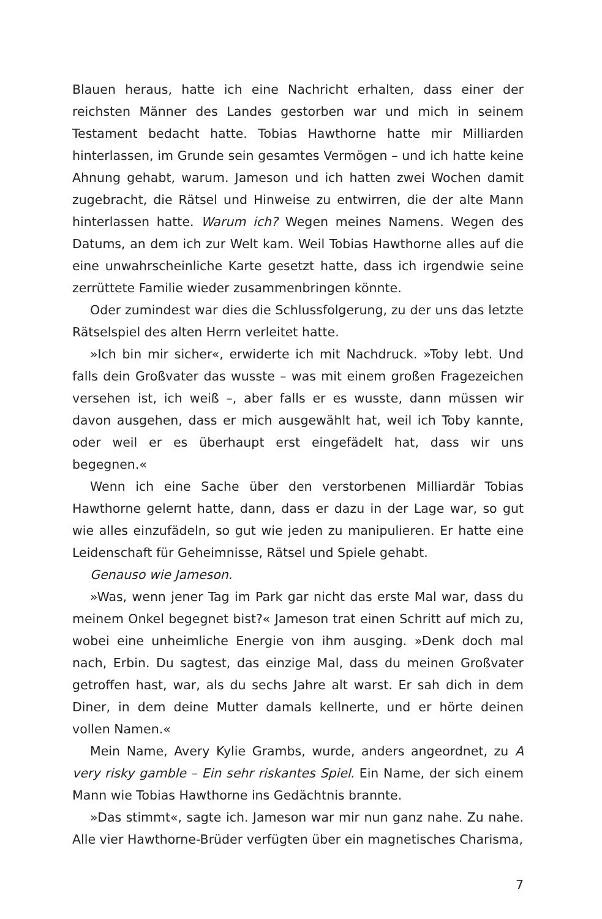Blauen heraus, hatte ich eine Nachricht erhalten, dass einer der reichsten Männer des Landes gestorben war und mich in seinem Testament bedacht hatte. Tobias Hawthorne hatte mir Milliarden hinterlassen, im Grunde sein gesamtes Vermögen – und ich hatte keine Ahnung gehabt, warum. Jameson und ich hatten zwei Wochen damit zugebracht, die Rätsel und Hinweise zu entwirren, die der alte Mann hinterlassen hatte. Warum ich? Wegen meines Namens. Wegen des Datums, an dem ich zur Welt kam. Weil Tobias Hawthorne alles auf die eine unwahrscheinliche Karte gesetzt hatte, dass ich irgendwie seine zerrüttete Familie wieder zusammenbringen könnte.
Oder zumindest war dies die Schlussfolgerung, zu der uns das letzte Rätselspiel des alten Herrn verleitet hatte.
»Ich bin mir sicher«, erwiderte ich mit Nachdruck. »Toby lebt. Und falls dein Großvater das wusste – was mit einem großen Fragezeichen versehen ist, ich weiß –, aber falls er es wusste, dann müssen wir davon ausgehen, dass er mich ausgewählt hat, weil ich Toby kannte, oder weil er es überhaupt erst eingefädelt hat, dass wir uns begegnen.«
Wenn ich eine Sache über den verstorbenen Milliardär Tobias Hawthorne gelernt hatte, dann, dass er dazu in der Lage war, so gut wie alles einzufädeln, so gut wie jeden zu manipulieren. Er hatte eine Leidenschaft für Geheimnisse, Rätsel und Spiele gehabt.
Genauso wie Jameson.
»Was, wenn jener Tag im Park gar nicht das erste Mal war, dass du meinem Onkel begegnet bist?« Jameson trat einen Schritt auf mich zu, wobei eine unheimliche Energie von ihm ausging. »Denk doch mal nach, Erbin. Du sagtest, das einzige Mal, dass du meinen Großvater getroffen hast, war, als du sechs Jahre alt warst. Er sah dich in dem Diner, in dem deine Mutter damals kellnerte, und er hörte deinen vollen Namen.«
Mein Name, Avery Kylie Grambs, wurde, anders angeordnet, zu A very risky gamble – Ein sehr riskantes Spiel. Ein Name, der sich einem Mann wie Tobias Hawthorne ins Gedächtnis brannte.
»Das stimmt«, sagte ich. Jameson war mir nun ganz nahe. Zu nahe. Alle vier Hawthorne-Brüder verfügten über ein magnetisches Charisma,
7